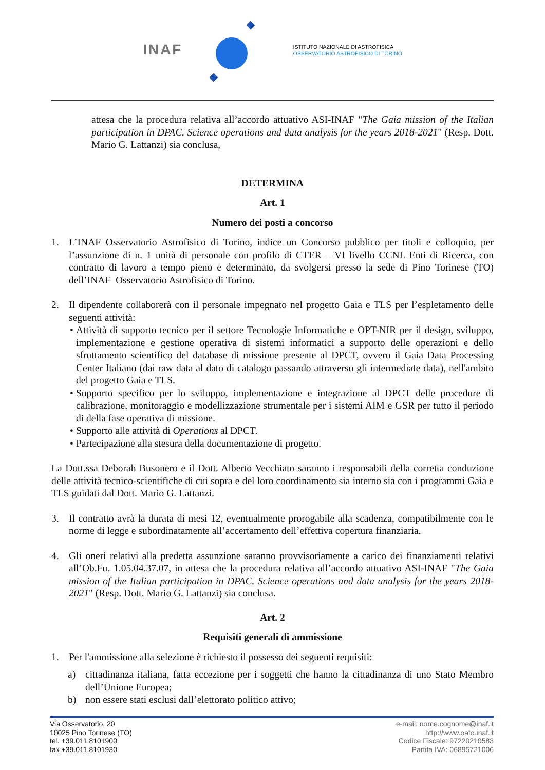INAF
ISTITUTO NAZIONALE DI ASTROFISICA
OSSERVATORIO ASTROFISICO DI TORINO
attesa che la procedura relativa all’accordo attuativo ASI-INAF "The Gaia mission of the Italian participation in DPAC. Science operations and data analysis for the years 2018-2021" (Resp. Dott. Mario G. Lattanzi) sia conclusa,
DETERMINA
Art. 1
Numero dei posti a concorso
1. L’INAF–Osservatorio Astrofisico di Torino, indice un Concorso pubblico per titoli e colloquio, per l’assunzione di n. 1 unità di personale con profilo di CTER – VI livello CCNL Enti di Ricerca, con contratto di lavoro a tempo pieno e determinato, da svolgersi presso la sede di Pino Torinese (TO) dell’INAF–Osservatorio Astrofisico di Torino.
2. Il dipendente collaborerà con il personale impegnato nel progetto Gaia e TLS per l’espletamento delle seguenti attività:
• Attività di supporto tecnico per il settore Tecnologie Informatiche e OPT-NIR per il design, sviluppo, implementazione e gestione operativa di sistemi informatici a supporto delle operazioni e dello sfruttamento scientifico del database di missione presente al DPCT, ovvero il Gaia Data Processing Center Italiano (dai raw data al dato di catalogo passando attraverso gli intermediate data), nell'ambito del progetto Gaia e TLS.
• Supporto specifico per lo sviluppo, implementazione e integrazione al DPCT delle procedure di calibrazione, monitoraggio e modellizzazione strumentale per i sistemi AIM e GSR per tutto il periodo di della fase operativa di missione.
• Supporto alle attività di Operations al DPCT.
• Partecipazione alla stesura della documentazione di progetto.
La Dott.ssa Deborah Busonero e il Dott. Alberto Vecchiato saranno i responsabili della corretta conduzione delle attività tecnico-scientifiche di cui sopra e del loro coordinamento sia interno sia con i programmi Gaia e TLS guidati dal Dott. Mario G. Lattanzi.
3. Il contratto avrà la durata di mesi 12, eventualmente prorogabile alla scadenza, compatibilmente con le norme di legge e subordinatamente all’accertamento dell’effettiva copertura finanziaria.
4. Gli oneri relativi alla predetta assunzione saranno provvisoriamente a carico dei finanziamenti relativi all’Ob.Fu. 1.05.04.37.07, in attesa che la procedura relativa all’accordo attuativo ASI-INAF "The Gaia mission of the Italian participation in DPAC. Science operations and data analysis for the years 2018-2021" (Resp. Dott. Mario G. Lattanzi) sia conclusa.
Art. 2
Requisiti generali di ammissione
1. Per l'ammissione alla selezione è richiesto il possesso dei seguenti requisiti:
a) cittadinanza italiana, fatta eccezione per i soggetti che hanno la cittadinanza di uno Stato Membro dell’Unione Europea;
b) non essere stati esclusi dall’elettorato politico attivo;
Via Osservatorio, 20
10025 Pino Torinese (TO)
tel. +39.011.8101900
fax +39.011.8101930
e-mail: nome.cognome@inaf.it
http://www.oato.inaf.it
Codice Fiscale: 97220210583
Partita IVA: 06895721006